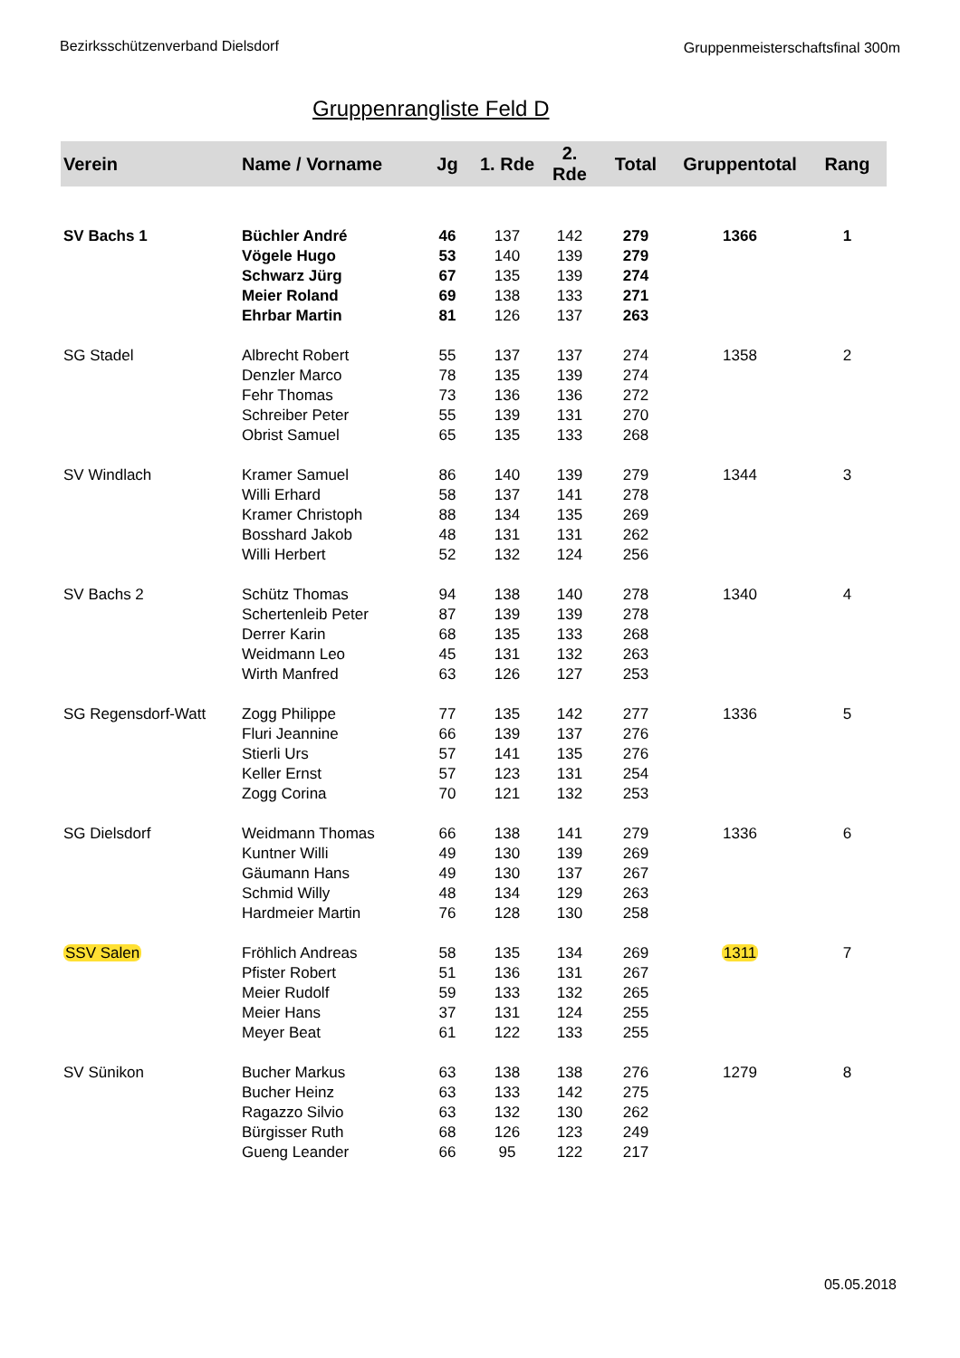Bezirksschützenverband Dielsdorf
Gruppenmeisterschaftsfinal 300m
Gruppenrangliste Feld D
| Verein | Name / Vorname | Jg | 1. Rde | 2. Rde | Total | Gruppentotal | Rang |
| --- | --- | --- | --- | --- | --- | --- | --- |
| SV Bachs 1 | Büchler André | 46 | 137 | 142 | 279 | 1366 | 1 |
| | Vögele Hugo | 53 | 140 | 139 | 279 | | |
| | Schwarz Jürg | 67 | 135 | 139 | 274 | | |
| | Meier Roland | 69 | 138 | 133 | 271 | | |
| | Ehrbar Martin | 81 | 126 | 137 | 263 | | |
| SG Stadel | Albrecht Robert | 55 | 137 | 137 | 274 | 1358 | 2 |
| | Denzler Marco | 78 | 135 | 139 | 274 | | |
| | Fehr Thomas | 73 | 136 | 136 | 272 | | |
| | Schreiber Peter | 55 | 139 | 131 | 270 | | |
| | Obrist Samuel | 65 | 135 | 133 | 268 | | |
| SV Windlach | Kramer Samuel | 86 | 140 | 139 | 279 | 1344 | 3 |
| | Willi Erhard | 58 | 137 | 141 | 278 | | |
| | Kramer Christoph | 88 | 134 | 135 | 269 | | |
| | Bosshard Jakob | 48 | 131 | 131 | 262 | | |
| | Willi Herbert | 52 | 132 | 124 | 256 | | |
| SV Bachs 2 | Schütz Thomas | 94 | 138 | 140 | 278 | 1340 | 4 |
| | Schertenleib Peter | 87 | 139 | 139 | 278 | | |
| | Derrer Karin | 68 | 135 | 133 | 268 | | |
| | Weidmann Leo | 45 | 131 | 132 | 263 | | |
| | Wirth Manfred | 63 | 126 | 127 | 253 | | |
| SG Regensdorf-Watt | Zogg Philippe | 77 | 135 | 142 | 277 | 1336 | 5 |
| | Fluri Jeannine | 66 | 139 | 137 | 276 | | |
| | Stierli Urs | 57 | 141 | 135 | 276 | | |
| | Keller Ernst | 57 | 123 | 131 | 254 | | |
| | Zogg Corina | 70 | 121 | 132 | 253 | | |
| SG Dielsdorf | Weidmann Thomas | 66 | 138 | 141 | 279 | 1336 | 6 |
| | Kuntner Willi | 49 | 130 | 139 | 269 | | |
| | Gäumann Hans | 49 | 130 | 137 | 267 | | |
| | Schmid Willy | 48 | 134 | 129 | 263 | | |
| | Hardmeier Martin | 76 | 128 | 130 | 258 | | |
| SSV Salen | Fröhlich Andreas | 58 | 135 | 134 | 269 | 1311 | 7 |
| | Pfister Robert | 51 | 136 | 131 | 267 | | |
| | Meier Rudolf | 59 | 133 | 132 | 265 | | |
| | Meier Hans | 37 | 131 | 124 | 255 | | |
| | Meyer Beat | 61 | 122 | 133 | 255 | | |
| SV Sünikon | Bucher Markus | 63 | 138 | 138 | 276 | 1279 | 8 |
| | Bucher Heinz | 63 | 133 | 142 | 275 | | |
| | Ragazzo Silvio | 63 | 132 | 130 | 262 | | |
| | Bürgisser Ruth | 68 | 126 | 123 | 249 | | |
| | Gueng Leander | 66 | 95 | 122 | 217 | | |
05.05.2018